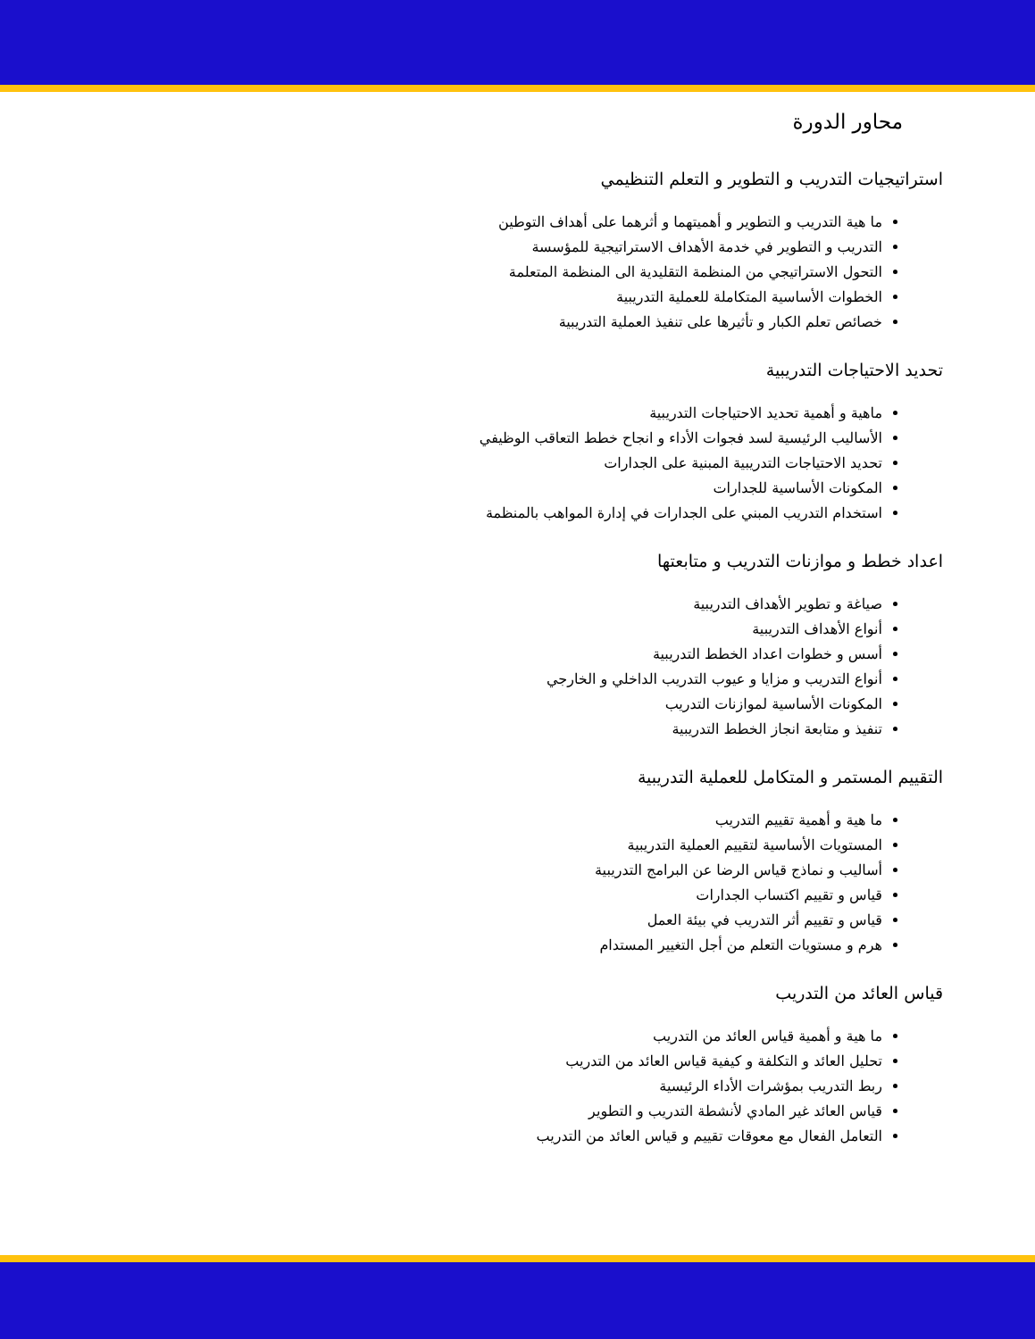محاور الدورة
استراتيجيات التدريب و التطوير و التعلم التنظيمي
ما هية التدريب و التطوير و أهميتهما و أثرهما على أهداف التوطين
التدريب و التطوير في خدمة الأهداف الاستراتيجية للمؤسسة
التحول الاستراتيجي من المنظمة التقليدية الى المنظمة المتعلمة
الخطوات الأساسية المتكاملة للعملية التدريبية
خصائص تعلم الكبار و تأثيرها على تنفيذ العملية التدريبية
تحديد الاحتياجات التدريبية
ماهية و أهمية تحديد الاحتياجات التدريبية
الأساليب الرئيسية لسد فجوات الأداء و انجاح خطط التعاقب الوظيفي
تحديد الاحتياجات التدريبية المبنية على الجدارات
المكونات الأساسية للجدارات
استخدام التدريب المبني على الجدارات في إدارة المواهب بالمنظمة
اعداد خطط و موازنات التدريب و متابعتها
صياغة و تطوير الأهداف التدريبية
أنواع الأهداف التدريبية
أسس و خطوات اعداد الخطط التدريبية
أنواع التدريب و مزايا و عيوب التدريب الداخلي و الخارجي
المكونات الأساسية لموازنات التدريب
تنفيذ و متابعة انجاز الخطط التدريبية
التقييم المستمر و المتكامل للعملية التدريبية
ما هية و أهمية تقييم التدريب
المستويات الأساسية لتقييم العملية التدريبية
أساليب و نماذج قياس الرضا عن البرامج التدريبية
قياس و تقييم اكتساب الجدارات
قياس و تقييم أثر التدريب في بيئة العمل
هرم و مستويات التعلم من أجل التغيير المستدام
قياس العائد من التدريب
ما هية و أهمية قياس العائد من التدريب
تحليل العائد و التكلفة و كيفية قياس العائد من التدريب
ربط التدريب بمؤشرات الأداء الرئيسية
قياس العائد غير المادي لأنشطة التدريب و التطوير
التعامل الفعال مع معوقات تقييم و قياس العائد من التدريب